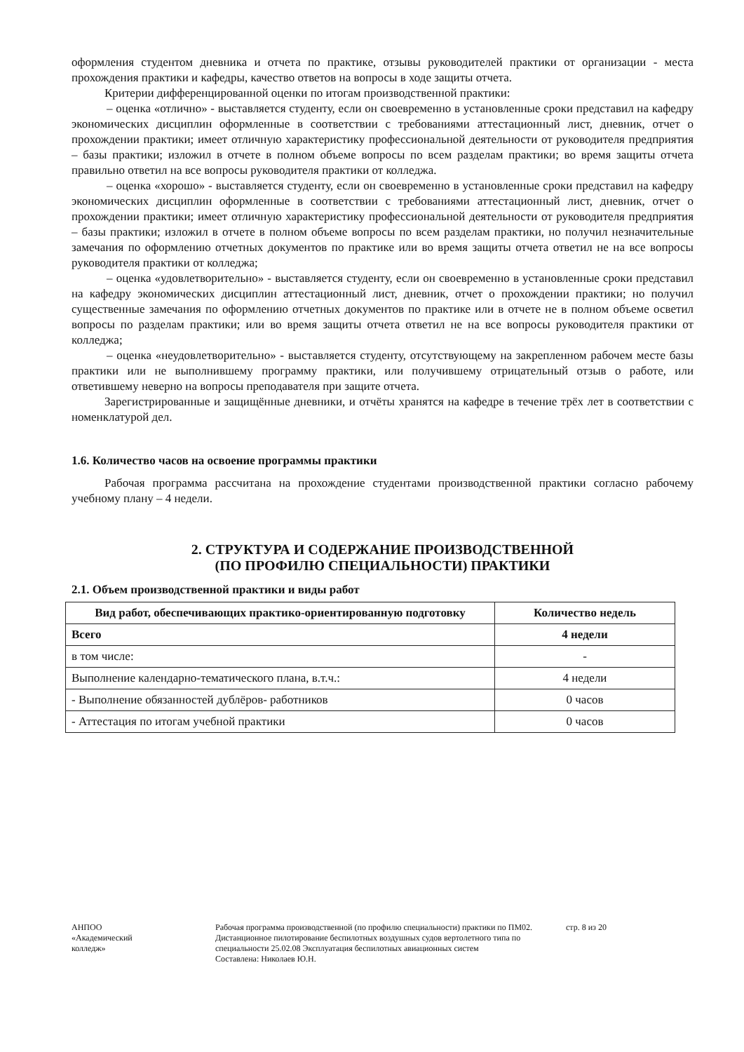оформления студентом дневника и отчета по практике, отзывы руководителей практики от организации - места прохождения практики и кафедры, качество ответов на вопросы в ходе защиты отчета.
Критерии дифференцированной оценки по итогам производственной практики:
– оценка «отлично» - выставляется студенту, если он своевременно в установленные сроки представил на кафедру экономических дисциплин оформленные в соответствии с требованиями аттестационный лист, дневник, отчет о прохождении практики; имеет отличную характеристику профессиональной деятельности от руководителя предприятия – базы практики; изложил в отчете в полном объеме вопросы по всем разделам практики; во время защиты отчета правильно ответил на все вопросы руководителя практики от колледжа.
– оценка «хорошо» - выставляется студенту, если он своевременно в установленные сроки представил на кафедру экономических дисциплин оформленные в соответствии с требованиями аттестационный лист, дневник, отчет о прохождении практики; имеет отличную характеристику профессиональной деятельности от руководителя предприятия – базы практики; изложил в отчете в полном объеме вопросы по всем разделам практики, но получил незначительные замечания по оформлению отчетных документов по практике или во время защиты отчета ответил не на все вопросы руководителя практики от колледжа;
– оценка «удовлетворительно» - выставляется студенту, если он своевременно в установленные сроки представил на кафедру экономических дисциплин аттестационный лист, дневник, отчет о прохождении практики; но получил существенные замечания по оформлению отчетных документов по практике или в отчете не в полном объеме осветил вопросы по разделам практики; или во время защиты отчета ответил не на все вопросы руководителя практики от колледжа;
– оценка «неудовлетворительно» - выставляется студенту, отсутствующему на закрепленном рабочем месте базы практики или не выполнившему программу практики, или получившему отрицательный отзыв о работе, или ответившему неверно на вопросы преподавателя при защите отчета.
Зарегистрированные и защищённые дневники, и отчёты хранятся на кафедре в течение трёх лет в соответствии с номенклатурой дел.
1.6. Количество часов на освоение программы практики
Рабочая программа рассчитана на прохождение студентами производственной практики согласно рабочему учебному плану – 4 недели.
2. СТРУКТУРА И СОДЕРЖАНИЕ ПРОИЗВОДСТВЕННОЙ
(ПО ПРОФИЛЮ СПЕЦИАЛЬНОСТИ) ПРАКТИКИ
2.1. Объем производственной практики и виды работ
| Вид работ, обеспечивающих практико-ориентированную подготовку | Количество недель |
| --- | --- |
| Всего | 4 недели |
| в том числе: | - |
| Выполнение календарно-тематического плана, в.т.ч.: | 4 недели |
| - Выполнение обязанностей дублёров- работников | 0 часов |
| - Аттестация по итогам учебной практики | 0 часов |
АНПОО
«Академический
колледж»
Рабочая программа производственной (по профилю специальности) практики по ПМ02. Дистанционное пилотирование беспилотных воздушных судов вертолетного типа по специальности 25.02.08 Эксплуатация беспилотных авиационных систем
Составлена: Николаев Ю.Н.
стр. 8 из 20